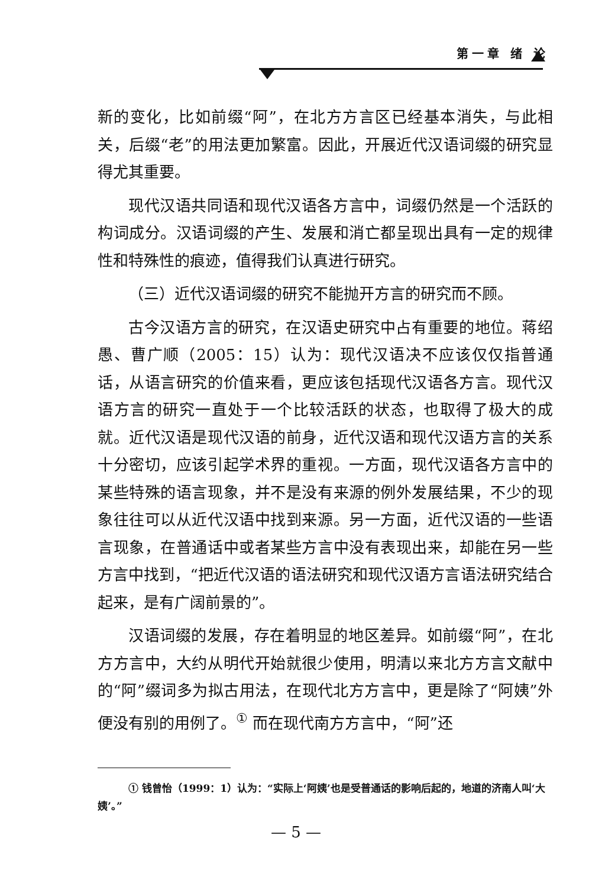第一章 绪 论
新的变化，比如前缀“阿”，在北方方言区已经基本消失，与此相关，后缀“老”的用法更加繁富。因此，开展近代汉语词缀的研究显得尤其重要。
现代汉语共同语和现代汉语各方言中，词缀仍然是一个活跃的构词成分。汉语词缀的产生、发展和消亡都呈现出具有一定的规律性和特殊性的痕迹，值得我们认真进行研究。
（三）近代汉语词缀的研究不能抛开方言的研究而不顾。
古今汉语方言的研究，在汉语史研究中占有重要的地位。蒋绍愚、曹广顺（2005：15）认为：现代汉语决不应该仅仅指普通话，从语言研究的价值来看，更应该包括现代汉语各方言。现代汉语方言的研究一直处于一个比较活跃的状态，也取得了极大的成就。近代汉语是现代汉语的前身，近代汉语和现代汉语方言的关系十分密切，应该引起学术界的重视。一方面，现代汉语各方言中的某些特殊的语言现象，并不是没有来源的例外发展结果，不少的现象往往可以从近代汉语中找到来源。另一方面，近代汉语的一些语言现象，在普通话中或者某些方言中没有表现出来，却能在另一些方言中找到，“把近代汉语的语法研究和现代汉语方言语法研究结合起来，是有广阔前景的”。
汉语词缀的发展，存在着明显的地区差异。如前缀“阿”，在北方方言中，大约从明代开始就很少使用，明清以来北方方言文献中的“阿”缀词多为拟古用法，在现代北方方言中，更是除了“阿姨”外便没有别的用例了。<sup>①</sup> 而在现代南方方言中，“阿”还
① 钱曾怡（1999：1）认为：“实际上‘阿姨’也是受普通话的影响后起的，地道的济南人叫‘大姨’。”
— 5 —